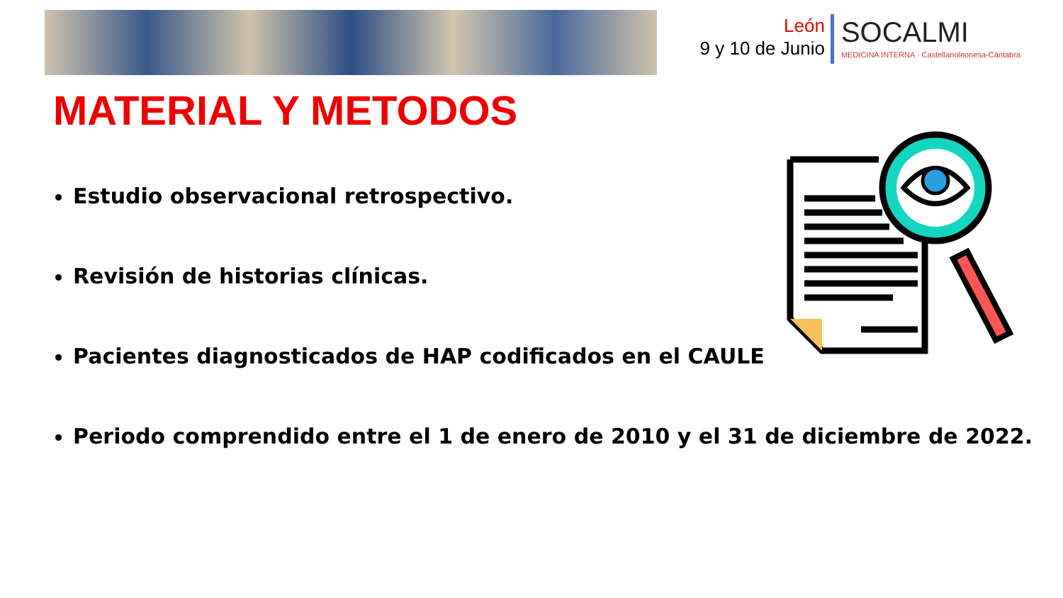León
9 y 10 de Junio
SOCALMI
MEDICINA INTERNA · Castellanoleonesa-Cántabra
MATERIAL Y METODOS
Estudio observacional retrospectivo.
Revisión de historias clínicas.
Pacientes diagnosticados de HAP codificados en el CAULE
Periodo comprendido entre el 1 de enero de 2010 y el 31 de diciembre de 2022.